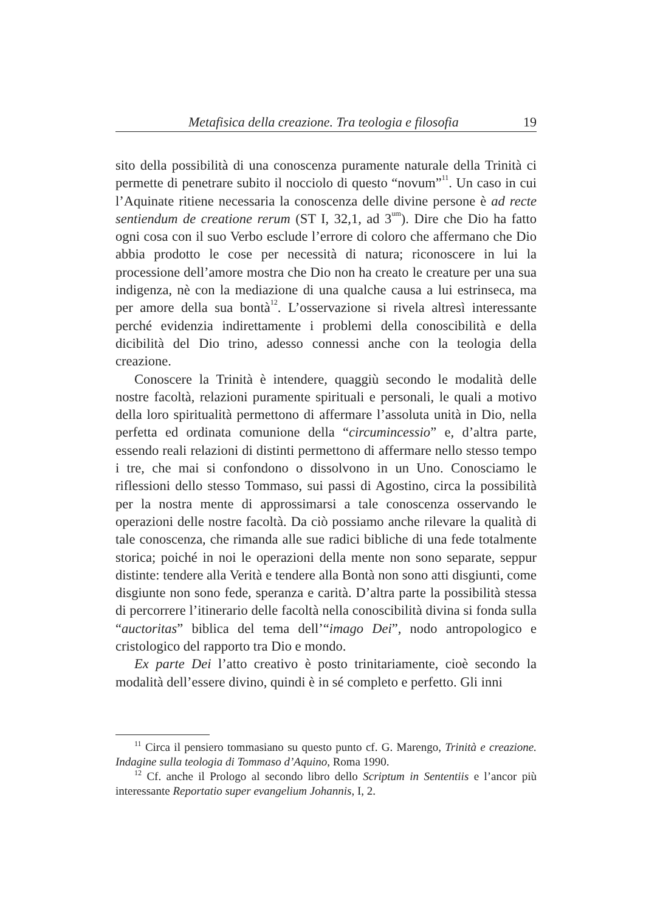Metafisica della creazione. Tra teologia e filosofia 19
sito della possibilità di una conoscenza puramente naturale della Trinità ci permette di penetrare subito il nocciolo di questo “novum”<sup>11</sup>. Un caso in cui l’Aquinate ritiene necessaria la conoscenza delle divine persone è ad recte sentiendum de creatione rerum (ST I, 32,1, ad 3<sup>um</sup>). Dire che Dio ha fatto ogni cosa con il suo Verbo esclude l’errore di coloro che affermano che Dio abbia prodotto le cose per necessità di natura; riconoscere in lui la processione dell’amore mostra che Dio non ha creato le creature per una sua indigenza, nè con la mediazione di una qualche causa a lui estrinseca, ma per amore della sua bontà<sup>12</sup>. L’osservazione si rivela altresì interessante perché evidenzia indirettamente i problemi della conoscibilità e della dicibilità del Dio trino, adesso connessi anche con la teologia della creazione.
Conoscere la Trinità è intendere, quaggiù secondo le modalità delle nostre facoltà, relazioni puramente spirituali e personali, le quali a motivo della loro spiritualità permettono di affermare l’assoluta unità in Dio, nella perfetta ed ordinata comunione della “circumincessio” e, d’altra parte, essendo reali relazioni di distinti permettono di affermare nello stesso tempo i tre, che mai si confondono o dissolvono in un Uno. Conosciamo le riflessioni dello stesso Tommaso, sui passi di Agostino, circa la possibilità per la nostra mente di approssimarsi a tale conoscenza osservando le operazioni delle nostre facoltà. Da ciò possiamo anche rilevare la qualità di tale conoscenza, che rimanda alle sue radici bibliche di una fede totalmente storica; poiché in noi le operazioni della mente non sono separate, seppur distinte: tendere alla Verità e tendere alla Bontà non sono atti disgiunti, come disgiunte non sono fede, speranza e carità. D’altra parte la possibilità stessa di percorrere l’itinerario delle facoltà nella conoscibilità divina si fonda sulla “auctoritas” biblica del tema dell’“imago Dei”, nodo antropologico e cristologico del rapporto tra Dio e mondo.
Ex parte Dei l’atto creativo è posto trinitariamente, cioè secondo la modalità dell’essere divino, quindi è in sé completo e perfetto. Gli inni
<sup>11</sup> Circa il pensiero tommasiano su questo punto cf. G. Marengo, Trinità e creazione. Indagine sulla teologia di Tommaso d’Aquino, Roma 1990.
<sup>12</sup> Cf. anche il Prologo al secondo libro dello Scriptum in Sententiis e l’ancor più interessante Reportatio super evangelium Johannis, I, 2.